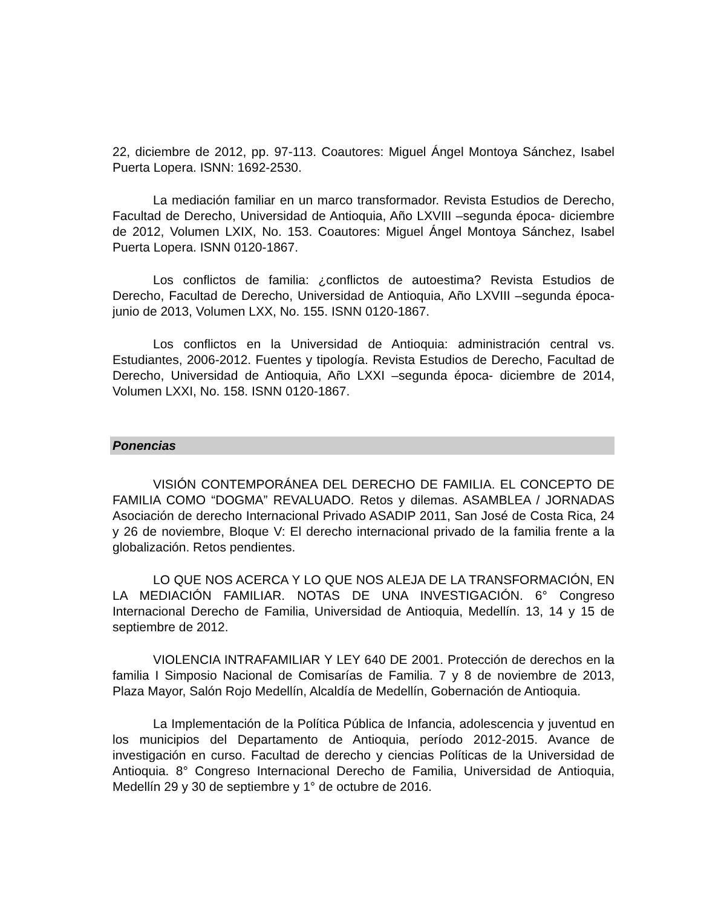22, diciembre de 2012, pp. 97-113. Coautores: Miguel Ángel Montoya Sánchez, Isabel Puerta Lopera. ISNN: 1692-2530.
La mediación familiar en un marco transformador. Revista Estudios de Derecho, Facultad de Derecho, Universidad de Antioquia, Año LXVIII –segunda época- diciembre de 2012, Volumen LXIX, No. 153. Coautores: Miguel Ángel Montoya Sánchez, Isabel Puerta Lopera. ISNN 0120-1867.
Los conflictos de familia: ¿conflictos de autoestima? Revista Estudios de Derecho, Facultad de Derecho, Universidad de Antioquia, Año LXVIII –segunda época- junio de 2013, Volumen LXX, No. 155. ISNN 0120-1867.
Los conflictos en la Universidad de Antioquia: administración central vs. Estudiantes, 2006-2012. Fuentes y tipología. Revista Estudios de Derecho, Facultad de Derecho, Universidad de Antioquia, Año LXXI –segunda época- diciembre de 2014, Volumen LXXI, No. 158. ISNN 0120-1867.
Ponencias
VISIÓN CONTEMPORÁNEA DEL DERECHO DE FAMILIA. EL CONCEPTO DE FAMILIA COMO “DOGMA” REVALUADO. Retos y dilemas. ASAMBLEA / JORNADAS Asociación de derecho Internacional Privado ASADIP 2011, San José de Costa Rica, 24 y 26 de noviembre, Bloque V: El derecho internacional privado de la familia frente a la globalización. Retos pendientes.
LO QUE NOS ACERCA Y LO QUE NOS ALEJA DE LA TRANSFORMACIÓN, EN LA MEDIACIÓN FAMILIAR. NOTAS DE UNA INVESTIGACIÓN. 6° Congreso Internacional Derecho de Familia, Universidad de Antioquia, Medellín. 13, 14 y 15 de septiembre de 2012.
VIOLENCIA INTRAFAMILIAR Y LEY 640 DE 2001. Protección de derechos en la familia I Simposio Nacional de Comisarías de Familia. 7 y 8 de noviembre de 2013, Plaza Mayor, Salón Rojo Medellín, Alcaldía de Medellín, Gobernación de Antioquia.
La Implementación de la Política Pública de Infancia, adolescencia y juventud en los municipios del Departamento de Antioquia, período 2012-2015. Avance de investigación en curso. Facultad de derecho y ciencias Políticas de la Universidad de Antioquia. 8° Congreso Internacional Derecho de Familia, Universidad de Antioquia, Medellín 29 y 30 de septiembre y 1° de octubre de 2016.